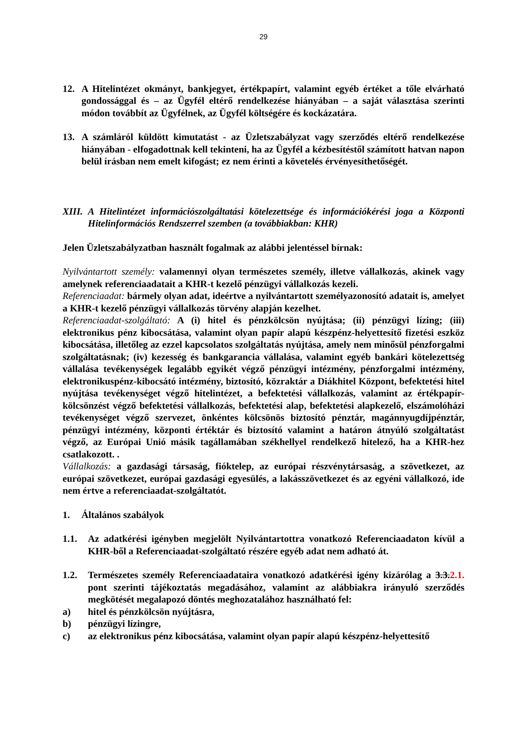29
12. A Hitelintézet okmányt, bankjegyet, értékpapírt, valamint egyéb értéket a tőle elvárható gondossággal és – az Ügyfél eltérő rendelkezése hiányában – a saját választása szerinti módon továbbít az Ügyfélnek, az Ügyfél költségére és kockázatára.
13. A számláról küldött kimutatást - az Üzletszabályzat vagy szerződés eltérő rendelkezése hiányában - elfogadottnak kell tekinteni, ha az Ügyfél a kézbesítéstől számított hatvan napon belül írásban nem emelt kifogást; ez nem érinti a követelés érvényesíthetőségét.
XIII. A Hitelintézet információszolgáltatási kötelezettsége és információkérési joga a Központi Hitelinformációs Rendszerrel szemben (a továbbiakban: KHR)
Jelen Üzletszabályzatban használt fogalmak az alábbi jelentéssel bírnak:
Nyilvántartott személy: valamennyi olyan természetes személy, illetve vállalkozás, akinek vagy amelynek referenciaadatait a KHR-t kezelő pénzügyi vállalkozás kezeli.
Referenciaadat: bármely olyan adat, ideértve a nyilvántartott személyazonosító adatait is, amelyet a KHR-t kezelő pénzügyi vállalkozás törvény alapján kezelhet.
Referenciaadat-szolgáltató: A (i) hitel és pénzkölcsön nyújtása; (ii) pénzügyi lízing; (iii) elektronikus pénz kibocsátása, valamint olyan papír alapú készpénz-helyettesítő fizetési eszköz kibocsátása, illetőleg az ezzel kapcsolatos szolgáltatás nyújtása, amely nem minősül pénzforgalmi szolgáltatásnak; (iv) kezesség és bankgarancia vállalása, valamint egyéb bankári kötelezettség vállalása tevékenységek legalább egyikét végző pénzügyi intézmény, pénzforgalmi intézmény, elektronikuspénz-kibocsátó intézmény, biztosító, közraktár a Diákhitel Központ, befektetési hitel nyújtása tevékenységet végző hitelintézet, a befektetési vállalkozás, valamint az értékpapír-kölcsönzést végző befektetési vállalkozás, befektetési alap, befektetési alapkezelő, elszámolóházi tevékenységet végző szervezet, önkéntes kölcsönös biztosító pénztár, magánnyugdíjpénztár, pénzügyi intézmény, központi értéktár és biztosító valamint a határon átnyúló szolgáltatást végző, az Európai Unió másik tagállamában székhellyel rendelkező hitelező, ha a KHR-hez csatlakozott. .
Vállalkozás: a gazdasági társaság, fióktelep, az európai részvénytársaság, a szövetkezet, az európai szövetkezet, európai gazdasági egyesülés, a lakásszövetkezet és az egyéni vállalkozó, ide nem értve a referenciaadat-szolgáltatót.
1. Általános szabályok
1.1. Az adatkérési igényben megjelölt Nyilvántartottra vonatkozó Referenciaadaton kívül a KHR-ből a Referenciaadat-szolgáltató részére egyéb adat nem adható át.
1.2. Természetes személy Referenciaadataira vonatkozó adatkérési igény kizárólag a 3.3.2.1. pont szerinti tájékoztatás megadásához, valamint az alábbiakra irányuló szerződés megkötését megalapozó döntés meghozatalához használható fel:
a) hitel és pénzkölcsön nyújtásra,
b) pénzügyi lízingre,
c) az elektronikus pénz kibocsátása, valamint olyan papír alapú készpénz-helyettesítő